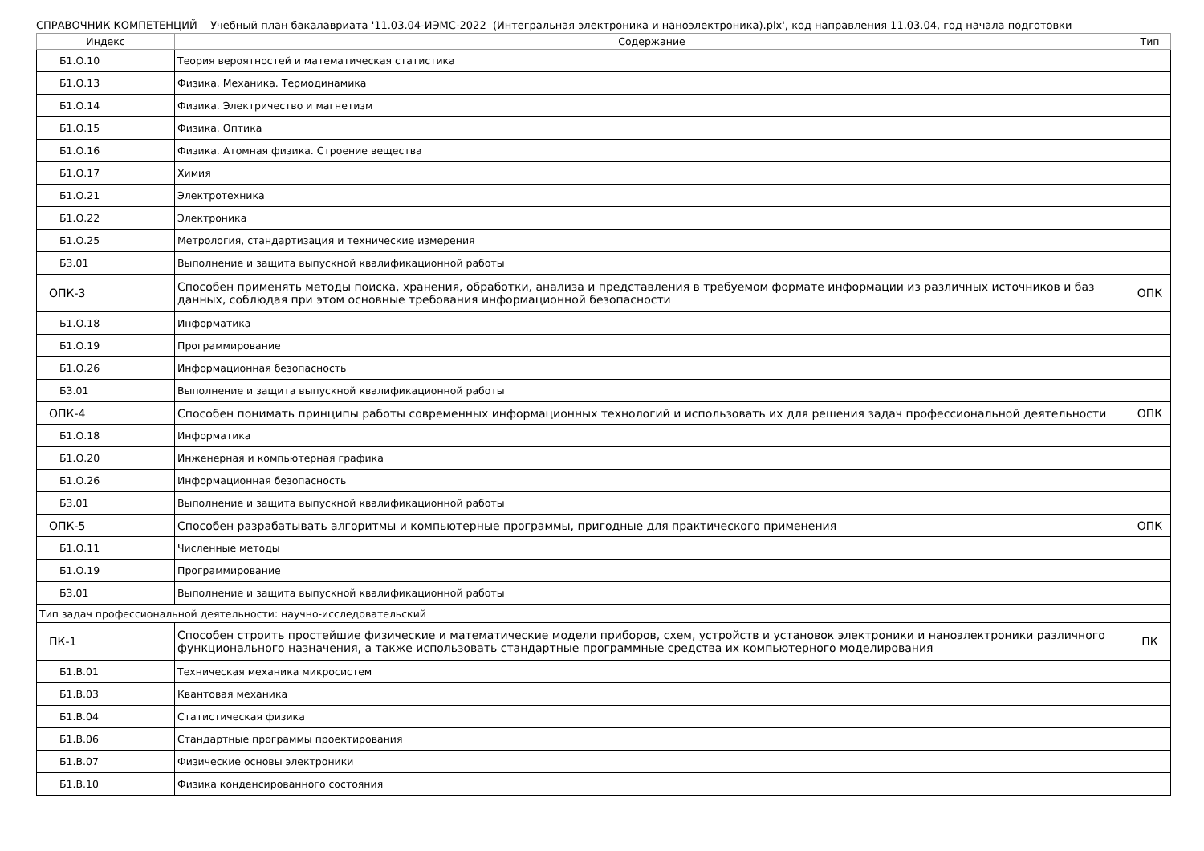СПРАВОЧНИК КОМПЕТЕНЦИЙ Учебный план бакалавриата '11.03.04-ИЭМС-2022 (Интегральная электроника и наноэлектроника).plx', код направления 11.03.04, год начала подготовки
| Индекс | Содержание | Тип |
| --- | --- | --- |
| Б1.О.10 | Теория вероятностей и математическая статистика | |
| Б1.О.13 | Физика. Механика. Термодинамика | |
| Б1.О.14 | Физика. Электричество и магнетизм | |
| Б1.О.15 | Физика. Оптика | |
| Б1.О.16 | Физика. Атомная физика. Строение вещества | |
| Б1.О.17 | Химия | |
| Б1.О.21 | Электротехника | |
| Б1.О.22 | Электроника | |
| Б1.О.25 | Метрология, стандартизация и технические измерения | |
| Б3.01 | Выполнение и защита выпускной квалификационной работы | |
| ОПК-3 | Способен применять методы поиска, хранения, обработки, анализа и представления в требуемом формате информации из различных источников и баз данных, соблюдая при этом основные требования информационной безопасности | ОПК |
| Б1.О.18 | Информатика | |
| Б1.О.19 | Программирование | |
| Б1.О.26 | Информационная безопасность | |
| Б3.01 | Выполнение и защита выпускной квалификационной работы | |
| ОПК-4 | Способен понимать принципы работы современных информационных технологий и использовать их для решения задач профессиональной деятельности | ОПК |
| Б1.О.18 | Информатика | |
| Б1.О.20 | Инженерная и компьютерная графика | |
| Б1.О.26 | Информационная безопасность | |
| Б3.01 | Выполнение и защита выпускной квалификационной работы | |
| ОПК-5 | Способен разрабатывать алгоритмы и компьютерные программы, пригодные для практического применения | ОПК |
| Б1.О.11 | Численные методы | |
| Б1.О.19 | Программирование | |
| Б3.01 | Выполнение и защита выпускной квалификационной работы | |
| Тип задач профессиональной деятельности: научно-исследовательский | | |
| ПК-1 | Способен строить простейшие физические и математические модели приборов, схем, устройств и установок электроники и наноэлектроники различного функционального назначения, а также использовать стандартные программные средства их компьютерного моделирования | ПК |
| Б1.В.01 | Техническая механика микросистем | |
| Б1.В.03 | Квантовая механика | |
| Б1.В.04 | Статистическая физика | |
| Б1.В.06 | Стандартные программы проектирования | |
| Б1.В.07 | Физические основы электроники | |
| Б1.В.10 | Физика конденсированного состояния | |